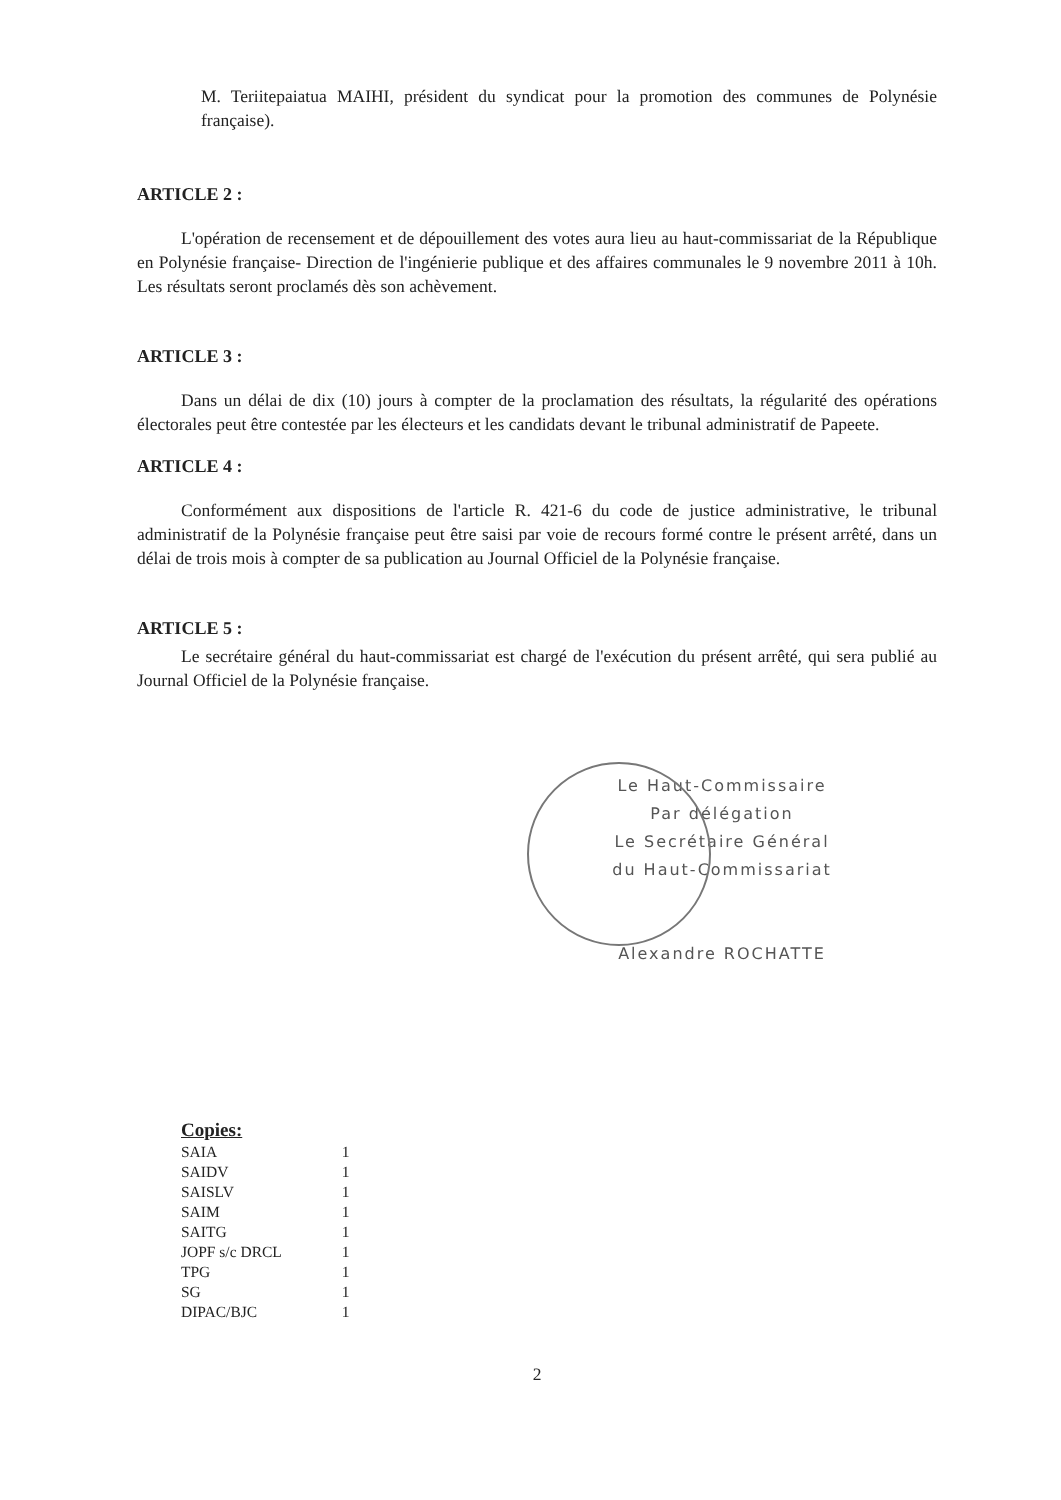M. Teriitepaiatua MAIHI, président du syndicat pour la promotion des communes de Polynésie française).
ARTICLE 2 :
L'opération de recensement et de dépouillement des votes aura lieu au haut-commissariat de la République en Polynésie française- Direction de l'ingénierie publique et des affaires communales le 9 novembre 2011 à 10h. Les résultats seront proclamés dès son achèvement.
ARTICLE 3 :
Dans un délai de dix (10) jours à compter de la proclamation des résultats, la régularité des opérations électorales peut être contestée par les électeurs et les candidats devant le tribunal administratif de Papeete.
ARTICLE 4 :
Conformément aux dispositions de l'article R. 421-6 du code de justice administrative, le tribunal administratif de la Polynésie française peut être saisi par voie de recours formé contre le présent arrêté, dans un délai de trois mois à compter de sa publication au Journal Officiel de la Polynésie française.
ARTICLE 5 :
Le secrétaire général du haut-commissariat est chargé de l'exécution du présent arrêté, qui sera publié au Journal Officiel de la Polynésie française.
Le Haut-Commissaire
Par délégation
Le Secrétaire Général
du Haut-Commissariat
Alexandre ROCHATTE
Copies:
| SAIA | 1 |
| SAIDV | 1 |
| SAISLV | 1 |
| SAIM | 1 |
| SAITG | 1 |
| JOPF s/c DRCL | 1 |
| TPG | 1 |
| SG | 1 |
| DIPAC/BJC | 1 |
2